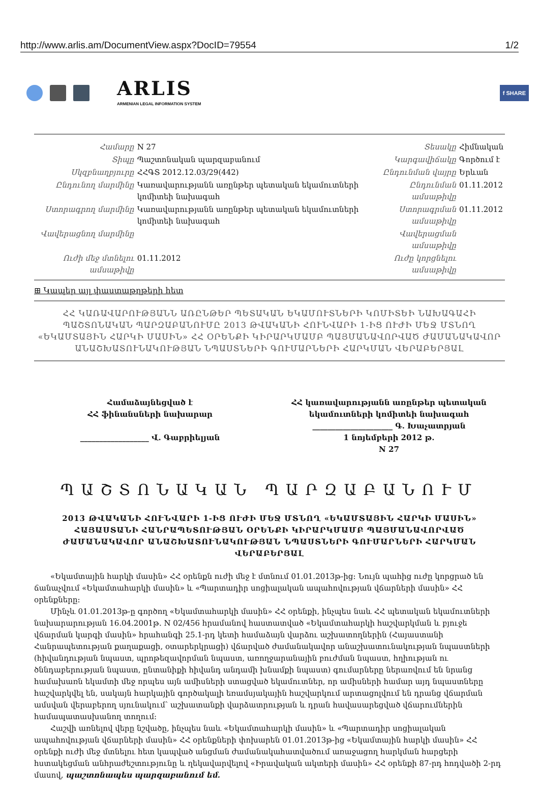http://www.arlis.am/DocumentView.aspx?DocID=79554 1/2
ARLIS
ARMENIAN LEGAL INFORMATION SYSTEM
f SHARE
| Համարը | N 27 | Տեսակը | Հիմնական |
| Տիպը | Պաշտոնական պարզաբանում | Կարգավիճակը | Գործում է |
| Սկզբնաղբյուրը | ՀՀԳՏ 2012.12.03/29(442) | Ընդունման վայրը | Երևան |
| Ընդունող մարմինը | Կառավարությանն առընթեր պետական եկամուտների կոմիտեի նախագահ | Ընդունման ամսաթիվը | 01.11.2012 |
| Ստորագրող մարմինը | Կառավարությանն առընթեր պետական եկամուտների կոմիտեի նախագահ | Ստորագրման ամսաթիվը | 01.11.2012 |
| Վավերացնող մարմինը | | Վավերացման ամսաթիվը | |
| Ուժի մեջ մտնելու ամսաթիվը | 01.11.2012 | Ուժը կորցնելու ամսաթիվը | |
⊞ Կապեր այլ փաստաթղթերի հետ
ՀՀ ԿԱՌԱՎԱՐՈՒԹՅԱՆՆ ԱՌԸՆԹԵՐ ՊԵՏԱԿԱՆ ԵԿԱՄՈՒՏՆԵՐԻ ԿՈՄԻՏԵԻ ՆԱԽԱԳԱՀԻ ՊԱՇՏՈՆԱԿԱՆ ՊԱՐԶԱԲԱՆՈՒՄԸ 2013 ԹՎԱԿԱՆԻ ՀՈՒՆՎԱՐԻ 1-ԻՑ ՈՒԺԻ ՄԵՋ ՄՏՆՈՂ «ԵԿԱՄՏԱՅԻՆ ՀԱՐԿԻ ՄԱՍԻՆ» ՀՀ ՕՐԵՆՔԻ ԿԻՐԱՐԿՄԱՄԲ ՊԱՅՄԱՆԱՎՈՐՎԱԾ ԺԱՄԱՆԱԿԱՎՈՐ ԱՆԱՇԽԱՏՈՒՆԱԿՈՒԹՅԱՆ ՆՊԱՍՏՆԵՐԻ ԳՈՒՄԱՐՆԵՐԻ ՀԱՐԿՄԱՆ ՎԵՐԱԲԵՐՅԱԼ
Համաձայնեցված է
ՀՀ ֆինանսների նախարար
__________________ Վ. Գաբրիելյան
ՀՀ կառավարությանն առընթեր պետական
եկամուտների կոմիտեի նախագահ
_____________________ Գ. Խաչատրյան
1 նոյեմբերի 2012 թ.
N 27
ՊԱՇՏՈՆԱԿԱՆ ՊԱՐԶԱԲԱՆՈՒՄ
2013 ԹՎԱԿԱՆԻ ՀՈՒՆՎԱՐԻ 1-ԻՑ ՈՒԺԻ ՄԵՋ ՄՏՆՈՂ «ԵԿԱՄՏԱՅԻՆ ՀԱՐԿԻ ՄԱՍԻՆ» ՀԱՅԱՍՏԱՆԻ ՀԱՆՐԱՊԵՏՈՒԹՅԱՆ ՕՐԵՆՔԻ ԿԻՐԱՐԿՄԱՄԲ ՊԱՅՄԱՆԱՎՈՐՎԱԾ ԺԱՄԱՆԱԿԱՎՈՐ ԱՆԱՇԽԱՏՈՒՆԱԿՈՒԹՅԱՆ ՆՊԱՍՏՆԵՐԻ ԳՈՒՄԱՐՆԵՐԻ ՀԱՐԿՄԱՆ ՎԵՐԱԲԵՐՅԱԼ
«Եկամտային հարկի մասին» ՀՀ օրենքն ուժի մեջ է մտնում 01.01.2013թ-ից: Նույն պահից ուժը կորցրած են ճանաչվում «Եկամտահարկի մասին» և «Պարտադիր սոցիալական ապահովության վճարների մասին» ՀՀ օրենքները:
Մինչև 01.01.2013թ-ը գործող «Եկամտահարկի մասին» ՀՀ օրենքի, ինչպես նաև ՀՀ պետական եկամուտների նախարարության 16.04.2001թ. N 02/456 հրամանով հաստատված «Եկամտահարկի հաշվարկման և բյուջե վճարման կարգի մասին» հրահանգի 25.1-րդ կետի համաձայն վարձու աշխատողներին (Հայաստանի Հանրապետության քաղաքացի, օտարերկրացի) վճարված ժամանակավոր անաշխատունակության նպաստների (հիվանդության նպաստ, պրոթեզավորման նպաստ, առողջարանային բուժման նպաստ, հղիության ու ծննդաբերության նպաստ, ընտանիքի հիվանդ անդամի խնամքի նպաստ) գումարները ներառվում են նրանց համախառն եկամտի մեջ որպես այն ամիսների ստացված եկամուտներ, որ ամիսների համար այդ նպաստները հաշվարկվել են, սակայն հարկային գործակալի եռամսյակային հաշվարկում արտացոլվում են դրանց վճարման ամսվան վերաբերող սյունակում՝ աշխատանքի վարձատրության և դրան հավասարեցված վճարումներին համապատասխանող տողում:
Հաշվի առնելով վերը նշվածը, ինչպես նաև «Եկամտահարկի մասին» և «Պարտադիր սոցիալական ապահովության վճարների մասին» ՀՀ օրենքների փոխարեն 01.01.2013թ-ից «Եկամտային հարկի մասին» ՀՀ օրենքի ուժի մեջ մտնելու հետ կապված անցման ժամանակահատվածում առաջացող հարկման հարցերի հստակեցման անհրաժեշտությունը և ղեկավարվելով «Իրավական ակտերի մասին» ՀՀ օրենքի 87-րդ հոդվածի 2-րդ մասով, պաշտոնապես պարզաբանում եմ.